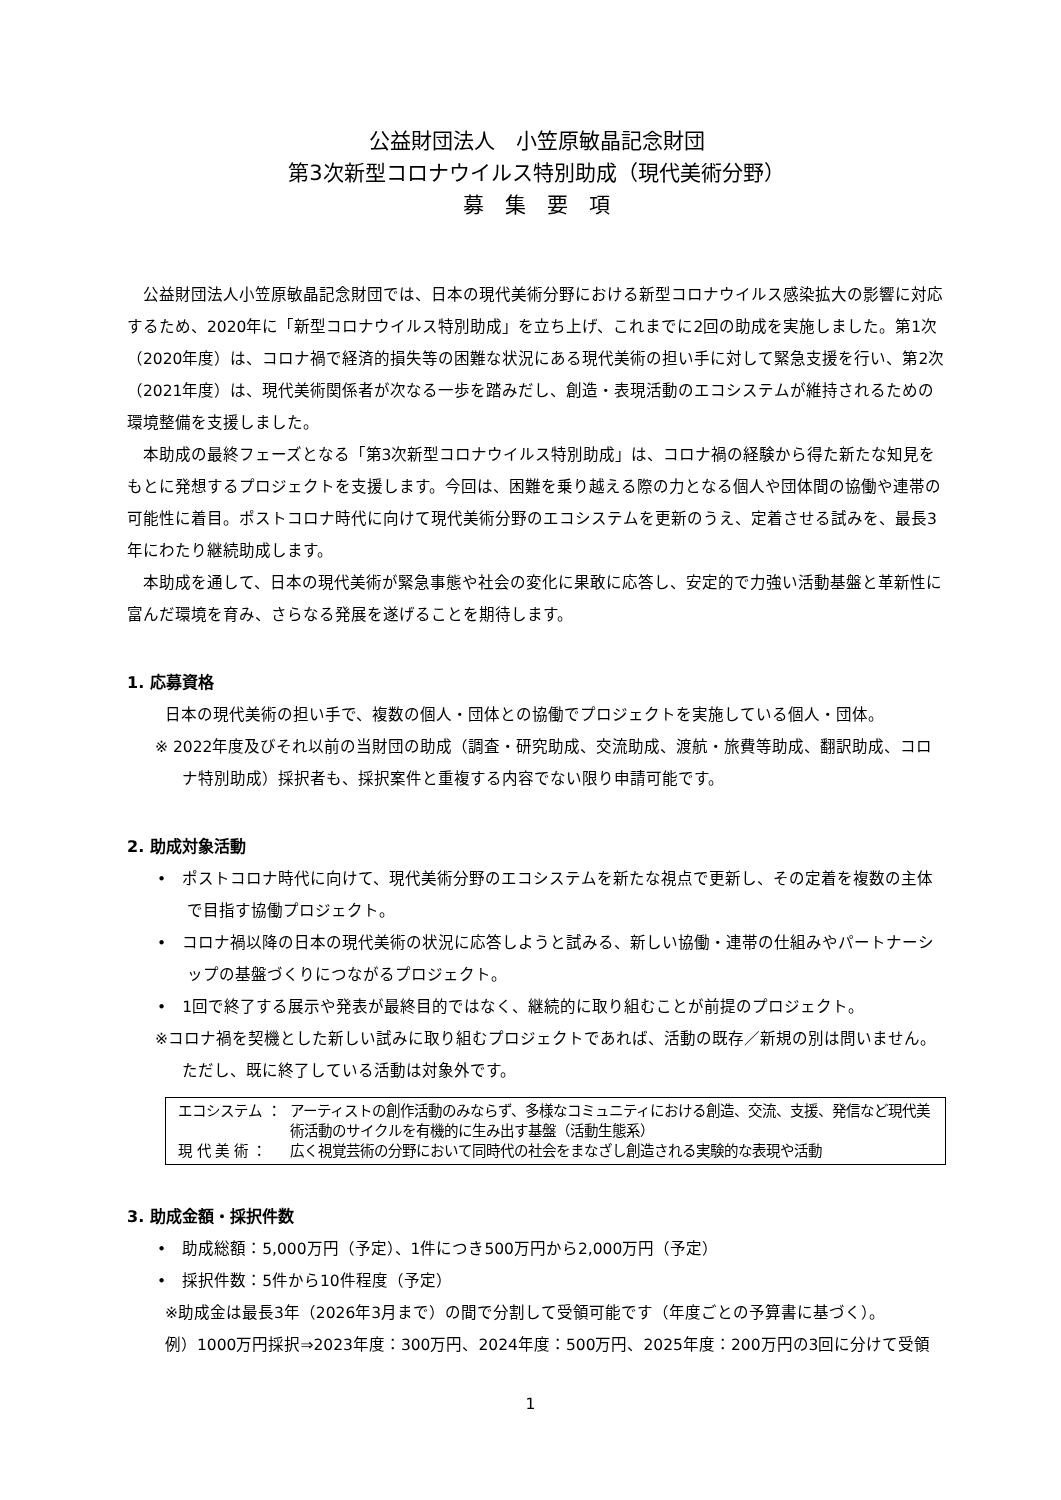公益財団法人　小笠原敏晶記念財団
第3次新型コロナウイルス特別助成（現代美術分野）
募　集　要　項
公益財団法人小笠原敏晶記念財団では、日本の現代美術分野における新型コロナウイルス感染拡大の影響に対応するため、2020年に「新型コロナウイルス特別助成」を立ち上げ、これまでに2回の助成を実施しました。第1次（2020年度）は、コロナ禍で経済的損失等の困難な状況にある現代美術の担い手に対して緊急支援を行い、第2次（2021年度）は、現代美術関係者が次なる一歩を踏みだし、創造・表現活動のエコシステムが維持されるための環境整備を支援しました。
本助成の最終フェーズとなる「第3次新型コロナウイルス特別助成」は、コロナ禍の経験から得た新たな知見をもとに発想するプロジェクトを支援します。今回は、困難を乗り越える際の力となる個人や団体間の協働や連帯の可能性に着目。ポストコロナ時代に向けて現代美術分野のエコシステムを更新のうえ、定着させる試みを、最長3年にわたり継続助成します。
本助成を通して、日本の現代美術が緊急事態や社会の変化に果敢に応答し、安定的で力強い活動基盤と革新性に富んだ環境を育み、さらなる発展を遂げることを期待します。
1. 応募資格
日本の現代美術の担い手で、複数の個人・団体との協働でプロジェクトを実施している個人・団体。
※ 2022年度及びそれ以前の当財団の助成（調査・研究助成、交流助成、渡航・旅費等助成、翻訳助成、コロナ特別助成）採択者も、採択案件と重複する内容でない限り申請可能です。
2. 助成対象活動
•　ポストコロナ時代に向けて、現代美術分野のエコシステムを新たな視点で更新し、その定着を複数の主体で目指す協働プロジェクト。
•　コロナ禍以降の日本の現代美術の状況に応答しようと試みる、新しい協働・連帯の仕組みやパートナーシップの基盤づくりにつながるプロジェクト。
•　1回で終了する展示や発表が最終目的ではなく、継続的に取り組むことが前提のプロジェクト。
※コロナ禍を契機とした新しい試みに取り組むプロジェクトであれば、活動の既存／新規の別は問いません。ただし、既に終了している活動は対象外です。
エコシステム ： アーティストの創作活動のみならず、多様なコミュニティにおける創造、交流、支援、発信など現代美術活動のサイクルを有機的に生み出す基盤（活動生態系）
現 代 美 術 ： 広く視覚芸術の分野において同時代の社会をまなざし創造される実験的な表現や活動
3. 助成金額・採択件数
•　助成総額：5,000万円（予定）、1件につき500万円から2,000万円（予定）
•　採択件数：5件から10件程度（予定）
※助成金は最長3年（2026年3月まで）の間で分割して受領可能です（年度ごとの予算書に基づく）。
例）1000万円採択⇒2023年度：300万円、2024年度：500万円、2025年度：200万円の3回に分けて受領
1